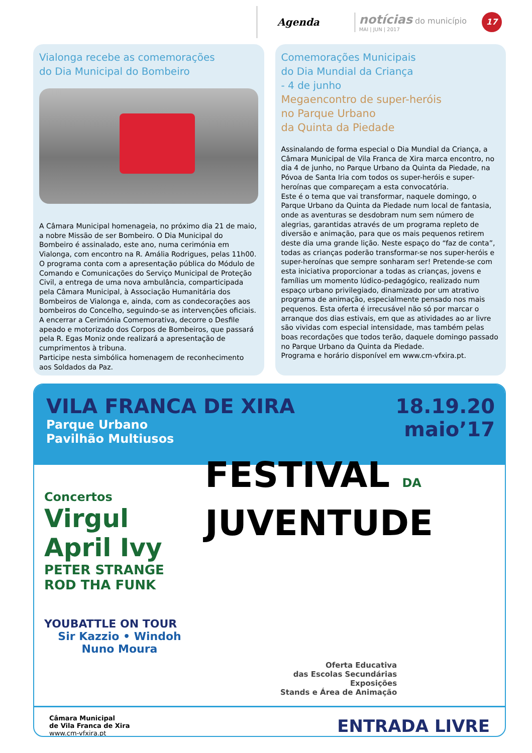Agenda
notícias do município
MAI | JUN | 2017
17
Vialonga recebe as comemorações
do Dia Municipal do Bombeiro
A Câmara Municipal homenageia, no próximo dia 21 de maio, a nobre Missão de ser Bombeiro. O Dia Municipal do Bombeiro é assinalado, este ano, numa cerimónia em Vialonga, com encontro na R. Amália Rodrigues, pelas 11h00. O programa conta com a apresentação pública do Módulo de Comando e Comunicações do Serviço Municipal de Proteção Civil, a entrega de uma nova ambulância, comparticipada pela Câmara Municipal, à Associação Humanitária dos Bombeiros de Vialonga e, ainda, com as condecorações aos bombeiros do Concelho, seguindo-se as intervenções oficiais. A encerrar a Cerimónia Comemorativa, decorre o Desfile apeado e motorizado dos Corpos de Bombeiros, que passará pela R. Egas Moniz onde realizará a apresentação de cumprimentos à tribuna.
Participe nesta simbólica homenagem de reconhecimento aos Soldados da Paz.
Comemorações Municipais
do Dia Mundial da Criança
- 4 de junho
Megaencontro de super-heróis
no Parque Urbano
da Quinta da Piedade
Assinalando de forma especial o Dia Mundial da Criança, a Câmara Municipal de Vila Franca de Xira marca encontro, no dia 4 de junho, no Parque Urbano da Quinta da Piedade, na Póvoa de Santa Iria com todos os super-heróis e super-heroínas que compareçam a esta convocatória.
Este é o tema que vai transformar, naquele domingo, o Parque Urbano da Quinta da Piedade num local de fantasia, onde as aventuras se desdobram num sem número de alegrias, garantidas através de um programa repleto de diversão e animação, para que os mais pequenos retirem deste dia uma grande lição. Neste espaço do “faz de conta”, todas as crianças poderão transformar-se nos super-heróis e super-heroínas que sempre sonharam ser! Pretende-se com esta iniciativa proporcionar a todas as crianças, jovens e famílias um momento lúdico-pedagógico, realizado num espaço urbano privilegiado, dinamizado por um atrativo programa de animação, especialmente pensado nos mais pequenos. Esta oferta é irrecusável não só por marcar o arranque dos dias estivais, em que as atividades ao ar livre são vividas com especial intensidade, mas também pelas boas recordações que todos terão, daquele domingo passado no Parque Urbano da Quinta da Piedade.
Programa e horário disponível em www.cm-vfxira.pt.
VILA FRANCA DE XIRA
Parque Urbano
Pavilhão Multiusos
18.19.20
maio’17
Concertos
Virgul
April Ivy
PETER STRANGE
ROD THA FUNK
YOUBATTLE ON TOUR
Sir Kazzio • Windoh
Nuno Moura
FESTIVAL DA
JUVENTUDE
Oferta Educativa
das Escolas Secundárias
Exposições
Stands e Área de Animação
Câmara Municipal
de Vila Franca de Xira
www.cm-vfxira.pt
ENTRADA LIVRE